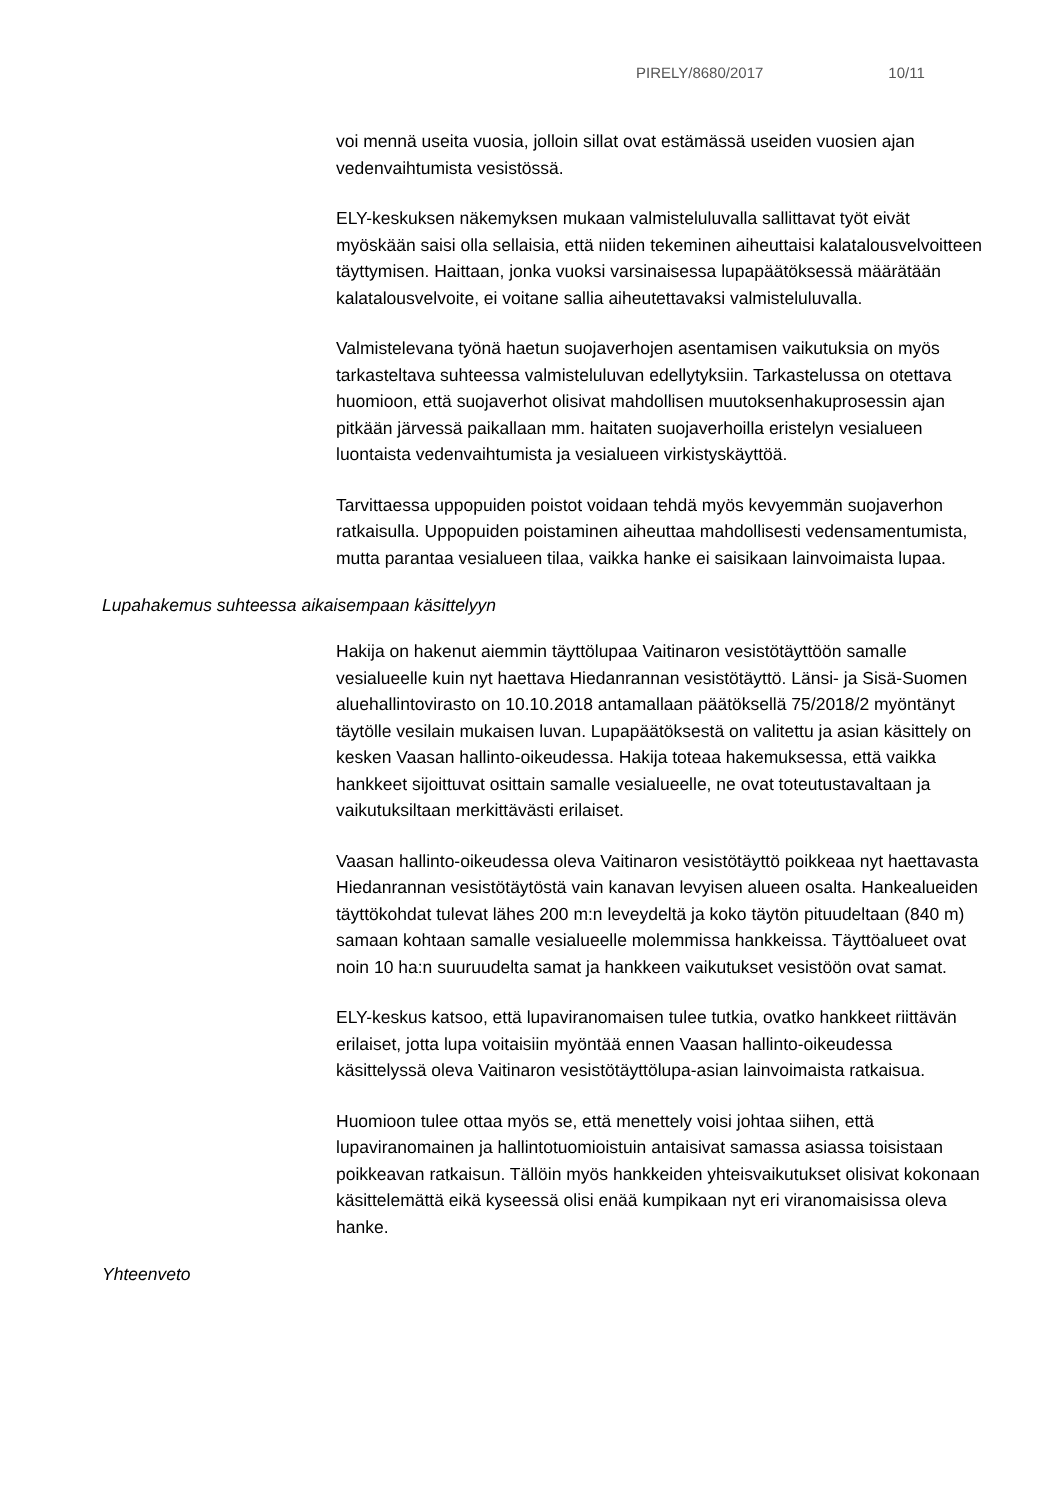PIRELY/8680/2017 10/11
voi mennä useita vuosia, jolloin sillat ovat estämässä useiden vuosien ajan vedenvaihtumista vesistössä.
ELY-keskuksen näkemyksen mukaan valmisteluluvalla sallittavat työt eivät myöskään saisi olla sellaisia, että niiden tekeminen aiheuttaisi kalatalousvelvoitteen täyttymisen. Haittaan, jonka vuoksi varsinaisessa lupapäätöksessä määrätään kalatalousvelvoite, ei voitane sallia aiheutettavaksi valmisteluluvalla.
Valmistelevana työnä haetun suojaverhojen asentamisen vaikutuksia on myös tarkasteltava suhteessa valmisteluluvan edellytyksiin. Tarkastelussa on otettava huomioon, että suojaverhot olisivat mahdollisen muutoksenhakuprosessin ajan pitkään järvessä paikallaan mm. haitaten suojaverhoilla eristelyn vesialueen luontaista vedenvaihtumista ja vesialueen virkistyskäyttöä.
Tarvittaessa uppopuiden poistot voidaan tehdä myös kevyemmän suojaverhon ratkaisulla. Uppopuiden poistaminen aiheuttaa mahdollisesti vedensamentumista, mutta parantaa vesialueen tilaa, vaikka hanke ei saisikaan lainvoimaista lupaa.
Lupahakemus suhteessa aikaisempaan käsittelyyn
Hakija on hakenut aiemmin täyttölupaa Vaitinaron vesistötäyttöön samalle vesialueelle kuin nyt haettava Hiedanrannan vesistötäyttö. Länsi- ja Sisä-Suomen aluehallintovirasto on 10.10.2018 antamallaan päätöksellä 75/2018/2 myöntänyt täytölle vesilain mukaisen luvan. Lupapäätöksestä on valitettu ja asian käsittely on kesken Vaasan hallinto-oikeudessa. Hakija toteaa hakemuksessa, että vaikka hankkeet sijoittuvat osittain samalle vesialueelle, ne ovat toteutustavaltaan ja vaikutuksiltaan merkittävästi erilaiset.
Vaasan hallinto-oikeudessa oleva Vaitinaron vesistötäyttö poikkeaa nyt haettavasta Hiedanrannan vesistötäytöstä vain kanavan levyisen alueen osalta. Hankealueiden täyttökohdat tulevat lähes 200 m:n leveydeltä ja koko täytön pituudeltaan (840 m) samaan kohtaan samalle vesialueelle molemmissa hankkeissa. Täyttöalueet ovat noin 10 ha:n suuruudelta samat ja hankkeen vaikutukset vesistöön ovat samat.
ELY-keskus katsoo, että lupaviranomaisen tulee tutkia, ovatko hankkeet riittävän erilaiset, jotta lupa voitaisiin myöntää ennen Vaasan hallinto-oikeudessa käsittelyssä oleva Vaitinaron vesistötäyttölupa-asian lainvoimaista ratkaisua.
Huomioon tulee ottaa myös se, että menettely voisi johtaa siihen, että lupaviranomainen ja hallintotuomioistuin antaisivat samassa asiassa toisistaan poikkeavan ratkaisun. Tällöin myös hankkeiden yhteisvaikutukset olisivat kokonaan käsittelemättä eikä kyseessä olisi enää kumpikaan nyt eri viranomaisissa oleva hanke.
Yhteenveto